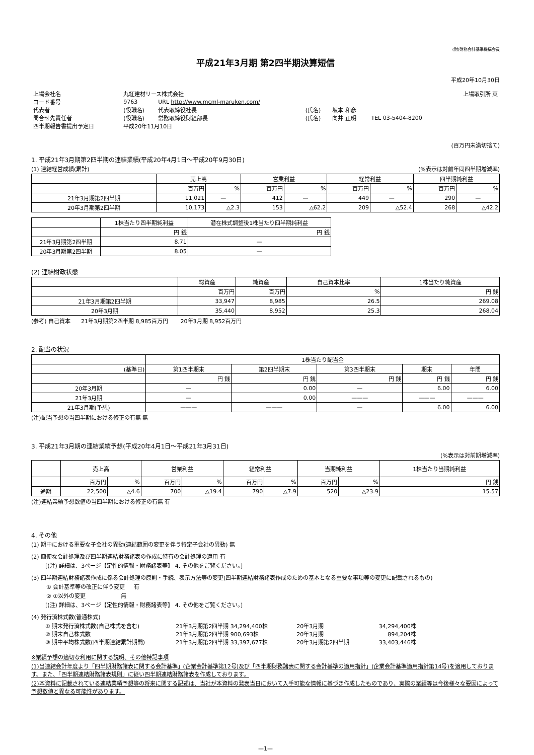(財)財務会計基準機構会員
平成21年3月期 第2四半期決算短信
平成20年10月30日
| 上場会社名 | 丸紅建材リース株式会社 | | | | | 上場取引所 東 |
| コード番号 | 9763 | URL http://www.mcml-maruken.com/ | | | | |
| 代表者 | (役職名) | 代表取締役社長 | (氏名) | 坂本 和彦 | | |
| 問合せ先責任者 | (役職名) | 常務取締役財経部長 | (氏名) | 向井 正明 | TEL 03-5404-8200 | |
| 四半期報告書提出予定日 | 平成20年11月10日 | | | | | |
(百万円未満切捨て)
1. 平成21年3月期第2四半期の連結業績(平成20年4月1日～平成20年9月30日)
(1) 連結経営成績(累計) (%表示は対前年同四半期増減率)
| | 売上高 | | 営業利益 | | 経常利益 | | 四半期純利益 | |
| | 百万円 | % | 百万円 | % | 百万円 | % | 百万円 | % |
| 21年3月期第2四半期 | 11,021 | — | 412 | — | 449 | — | 290 | — |
| 20年3月期第2四半期 | 10,173 | △2.3 | 153 | △62.2 | 209 | △52.4 | 268 | △42.2 |
| | 1株当たり四半期純利益 | 潜在株式調整後1株当たり四半期純利益 |
| | 円 銭 | 円 銭 |
| 21年3月期第2四半期 | 8.71 | — |
| 20年3月期第2四半期 | 8.05 | — |
(2) 連結財政状態
| | 総資産 | 純資産 | 自己資本比率 | 1株当たり純資産 |
| | 百万円 | 百万円 | % | 円 銭 |
| 21年3月期第2四半期 | 33,947 | 8,985 | 26.5 | 269.08 |
| 20年3月期 | 35,440 | 8,952 | 25.3 | 268.04 |
(参考) 自己資本 21年3月期第2四半期 8,985百万円 20年3月期 8,952百万円
2. 配当の状況
| | 1株当たり配当金 | | | | |
| (基準日) | 第1四半期末 | 第2四半期末 | 第3四半期末 | 期末 | 年間 |
| | 円 銭 | 円 銭 | 円 銭 | 円 銭 | 円 銭 |
| 20年3月期 | — | 0.00 | — | 6.00 | 6.00 |
| 21年3月期 | — | 0.00 | ——— | ——— | ——— |
| 21年3月期(予想) | ——— | ——— | — | 6.00 | 6.00 |
(注)配当予想の当四半期における修正の有無 無
3. 平成21年3月期の連結業績予想(平成20年4月1日～平成21年3月31日)
(%表示は対前期増減率)
| | 売上高 | | 営業利益 | | 経常利益 | | 当期純利益 | | 1株当たり当期純利益 |
| | 百万円 | % | 百万円 | % | 百万円 | % | 百万円 | % | 円 銭 |
| 通期 | 22,500 | △4.6 | 700 | △19.4 | 790 | △7.9 | 520 | △23.9 | 15.57 |
(注)連結業績予想数値の当四半期における修正の有無 有
4. その他
(1) 期中における重要な子会社の異動(連結範囲の変更を伴う特定子会社の異動) 無
(2) 簡便な会計処理及び四半期連結財務諸表の作成に特有の会計処理の適用 有
[(注) 詳細は、3ページ【定性的情報・財務諸表等】 4. その他をご覧ください。]
(3) 四半期連結財務諸表作成に係る会計処理の原則・手続、表示方法等の変更(四半期連結財務諸表作成のための基本となる重要な事項等の変更に記載されるもの)
① 会計基準等の改正に伴う変更 有
② ①以外の変更 無
[(注) 詳細は、3ページ【定性的情報・財務諸表等】 4. その他をご覧ください。]
(4) 発行済株式数(普通株式)
| ① 期末発行済株式数(自己株式を含む) | 21年3月期第2四半期 34,294,400株 | 20年3月期 | 34,294,400株 |
| ② 期末自己株式数 | 21年3月期第2四半期 900,693株 | 20年3月期 | 894,204株 |
| ③ 期中平均株式数(四半期連結累計期間) | 21年3月期第2四半期 33,397,677株 | 20年3月期第2四半期 | 33,403,446株 |
※業績予想の適切な利用に関する説明、その他特記事項
(1)当連結会計年度より「四半期財務諸表に関する会計基準」(企業会計基準第12号)及び「四半期財務諸表に関する会計基準の適用指針」(企業会計基準適用指針第14号)を適用しております。また、「四半期連結財務諸表規則」に従い四半期連結財務諸表を作成しております。
(2)本資料に記載されている連結業績予想等の将来に関する記述は、当社が本資料の発表当日において入手可能な情報に基づき作成したものであり、実際の業績等は今後様々な要因によって予想数値と異なる可能性があります。
—1—